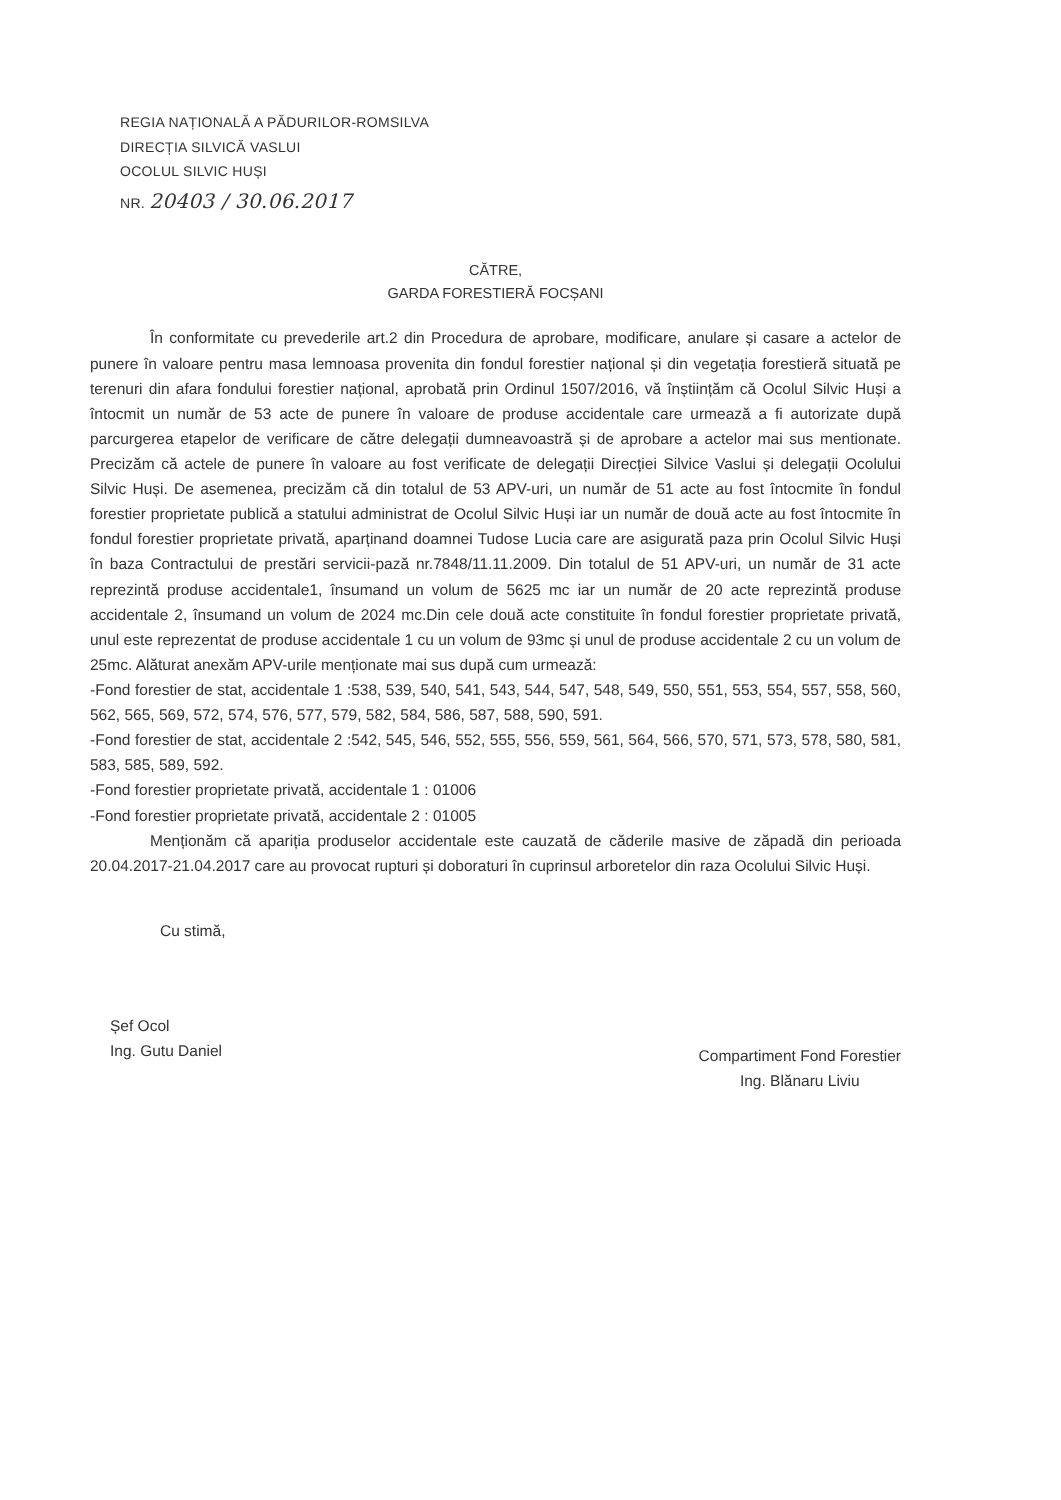REGIA NAȚIONALĂ A PĂDURILOR-ROMSILVA
DIRECȚIA SILVICĂ VASLUI
OCOLUL SILVIC HUȘI
NR. 20403 / 30.06.2017
CĂTRE,
GARDA FORESTIERĂ FOCȘANI
În conformitate cu prevederile art.2 din Procedura de aprobare, modificare, anulare și casare a actelor de punere în valoare pentru masa lemnoasa provenita din fondul forestier național și din vegetația forestieră situată pe terenuri din afara fondului forestier național, aprobată prin Ordinul 1507/2016, vă înștiințăm că Ocolul Silvic Huși a întocmit un număr de 53 acte de punere în valoare de produse accidentale care urmează a fi autorizate după parcurgerea etapelor de verificare de către delegații dumneavoastră și de aprobare a actelor mai sus mentionate. Precizăm că actele de punere în valoare au fost verificate de delegații Direcției Silvice Vaslui și delegații Ocolului Silvic Huși. De asemenea, precizăm că din totalul de 53 APV-uri, un număr de 51 acte au fost întocmite în fondul forestier proprietate publică a statului administrat de Ocolul Silvic Huși iar un număr de două acte au fost întocmite în fondul forestier proprietate privată, aparținand doamnei Tudose Lucia care are asigurată paza prin Ocolul Silvic Huși în baza Contractului de prestări servicii-pază nr.7848/11.11.2009. Din totalul de 51 APV-uri, un număr de 31 acte reprezintă produse accidentale1, însumand un volum de 5625 mc iar un număr de 20 acte reprezintă produse accidentale 2, însumand un volum de 2024 mc.Din cele două acte constituite în fondul forestier proprietate privată, unul este reprezentat de produse accidentale 1 cu un volum de 93mc și unul de produse accidentale 2 cu un volum de 25mc. Alăturat anexăm APV-urile menționate mai sus după cum urmează:
-Fond forestier de stat, accidentale 1 :538, 539, 540, 541, 543, 544, 547, 548, 549, 550, 551, 553, 554, 557, 558, 560, 562, 565, 569, 572, 574, 576, 577, 579, 582, 584, 586, 587, 588, 590, 591.
-Fond forestier de stat, accidentale 2 :542, 545, 546, 552, 555, 556, 559, 561, 564, 566, 570, 571, 573, 578, 580, 581, 583, 585, 589, 592.
-Fond forestier proprietate privată, accidentale 1 : 01006
-Fond forestier proprietate privată, accidentale 2 : 01005
Menționăm că apariția produselor accidentale este cauzată de căderile masive de zăpadă din perioada 20.04.2017-21.04.2017 care au provocat rupturi și doboraturi în cuprinsul arboretelor din raza Ocolului Silvic Huși.
Cu stimă,
Șef Ocol
Ing. Gutu Daniel
Compartiment Fond Forestier
Ing. Blănaru Liviu